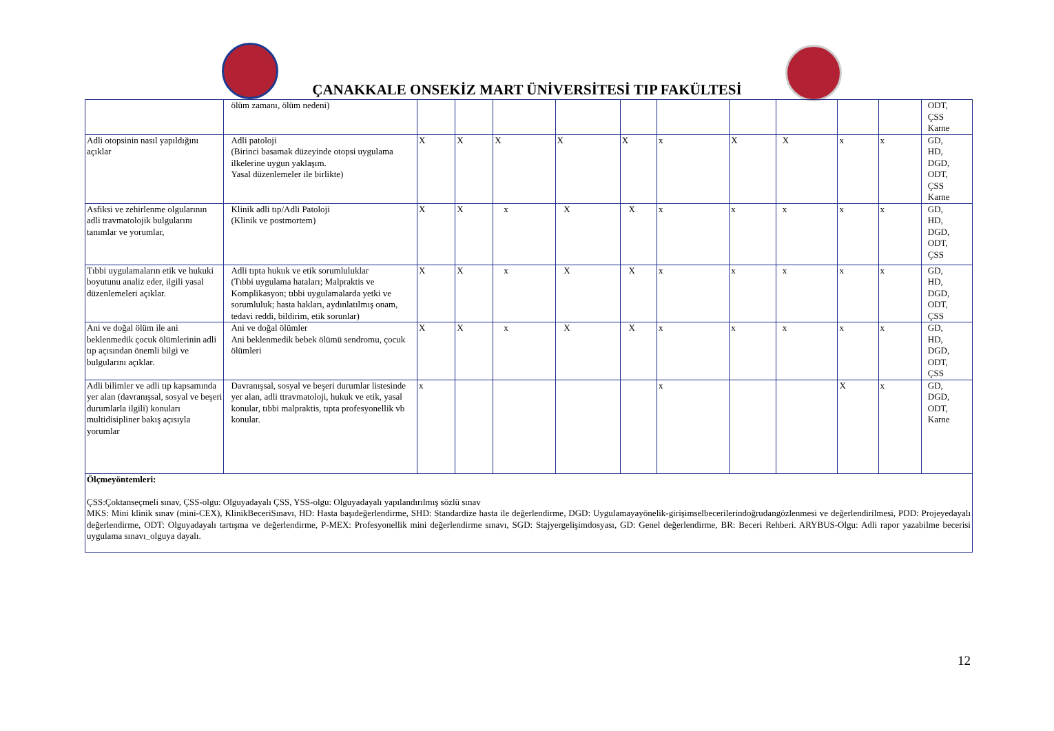ÇANAKKALE ONSEKİZ MART ÜNİVERSİTESİ TIP FAKÜLTESİ
| | ölüm zamanı, ölüm nedeni) | | | | | | | | | | | ODT, ÇSS Karne |
| Adli otopsinin nasıl yapıldığını açıklar | Adli patoloji (Birinci basamak düzeyinde otopsi uygulama ilkelerine uygun yaklaşım. Yasal düzenlemeler ile birlikte) | X | X | X | X | X | x | X | X | x | x | GD, HD, DGD, ODT, ÇSS Karne |
| Asfiksi ve zehirlenme olgularının adli travmatolojik bulgularını tanımlar ve yorumlar, | Klinik adli tıp/Adli Patoloji (Klinik ve postmortem) | X | X | x | X | X | x | x | x | x | x | GD, HD, DGD, ODT, ÇSS |
| Tıbbi uygulamaların etik ve hukuki boyutunu analiz eder, ilgili yasal düzenlemeleri açıklar. | Adli tıpta hukuk ve etik sorumluluklar (Tıbbi uygulama hataları; Malpraktis ve Komplikasyon; tıbbi uygulamalarda yetki ve sorumluluk; hasta hakları, aydınlatılmış onam, tedavi reddi, bildirim, etik sorunlar) | X | X | x | X | X | x | x | x | x | x | GD, HD, DGD, ODT, ÇSS |
| Ani ve doğal ölüm ile ani beklenmedik çocuk ölümlerinin adli tıp açısından önemli bilgi ve bulgularını açıklar. | Ani ve doğal ölümler Ani beklenmedik bebek ölümü sendromu, çocuk ölümleri | X | X | x | X | X | x | x | x | x | x | GD, HD, DGD, ODT, ÇSS |
| Adli bilimler ve adli tıp kapsamında yer alan (davranışsal, sosyal ve beşeri durumlarla ilgili) konuları multidisipliner bakış açısıyla yorumlar | Davranışsal, sosyal ve beşeri durumlar listesinde yer alan, adli ttravmatoloji, hukuk ve etik, yasal konular, tıbbi malpraktis, tıpta profesyonellik vb konular. | x | | | | | x | | | X | x | GD, DGD, ODT, Karne |
| Ölçmeyöntemleri: ÇSS:Çoktanseçmeli sınav, ÇSS-olgu: Olguyadayalı ÇSS, YSS-olgu: Olguyadayalı yapılandırılmış sözlü sınav MKS: Mini klinik sınav (mini-CEX), KlinikBeceriSınavı, HD: Hasta başıdeğerlendirme, SHD: Standardize hasta ile değerlendirme, DGD: Uygulamayayönelik-girişimselbecerilerindoğrudangözlenmesi ve değerlendirilmesi, PDD: Projeyedayalı değerlendirme, ODT: Olguyadayalı tartışma ve değerlendirme, P-MEX: Profesyonellik mini değerlendirme sınavı, SGD: Stajyergelişimdosyası, GD: Genel değerlendirme, BR: Beceri Rehberi. ARYBUS-Olgu: Adli rapor yazabilme becerisi uygulama sınavı_olguya dayalı. | | | | | | | | | | | | |
12